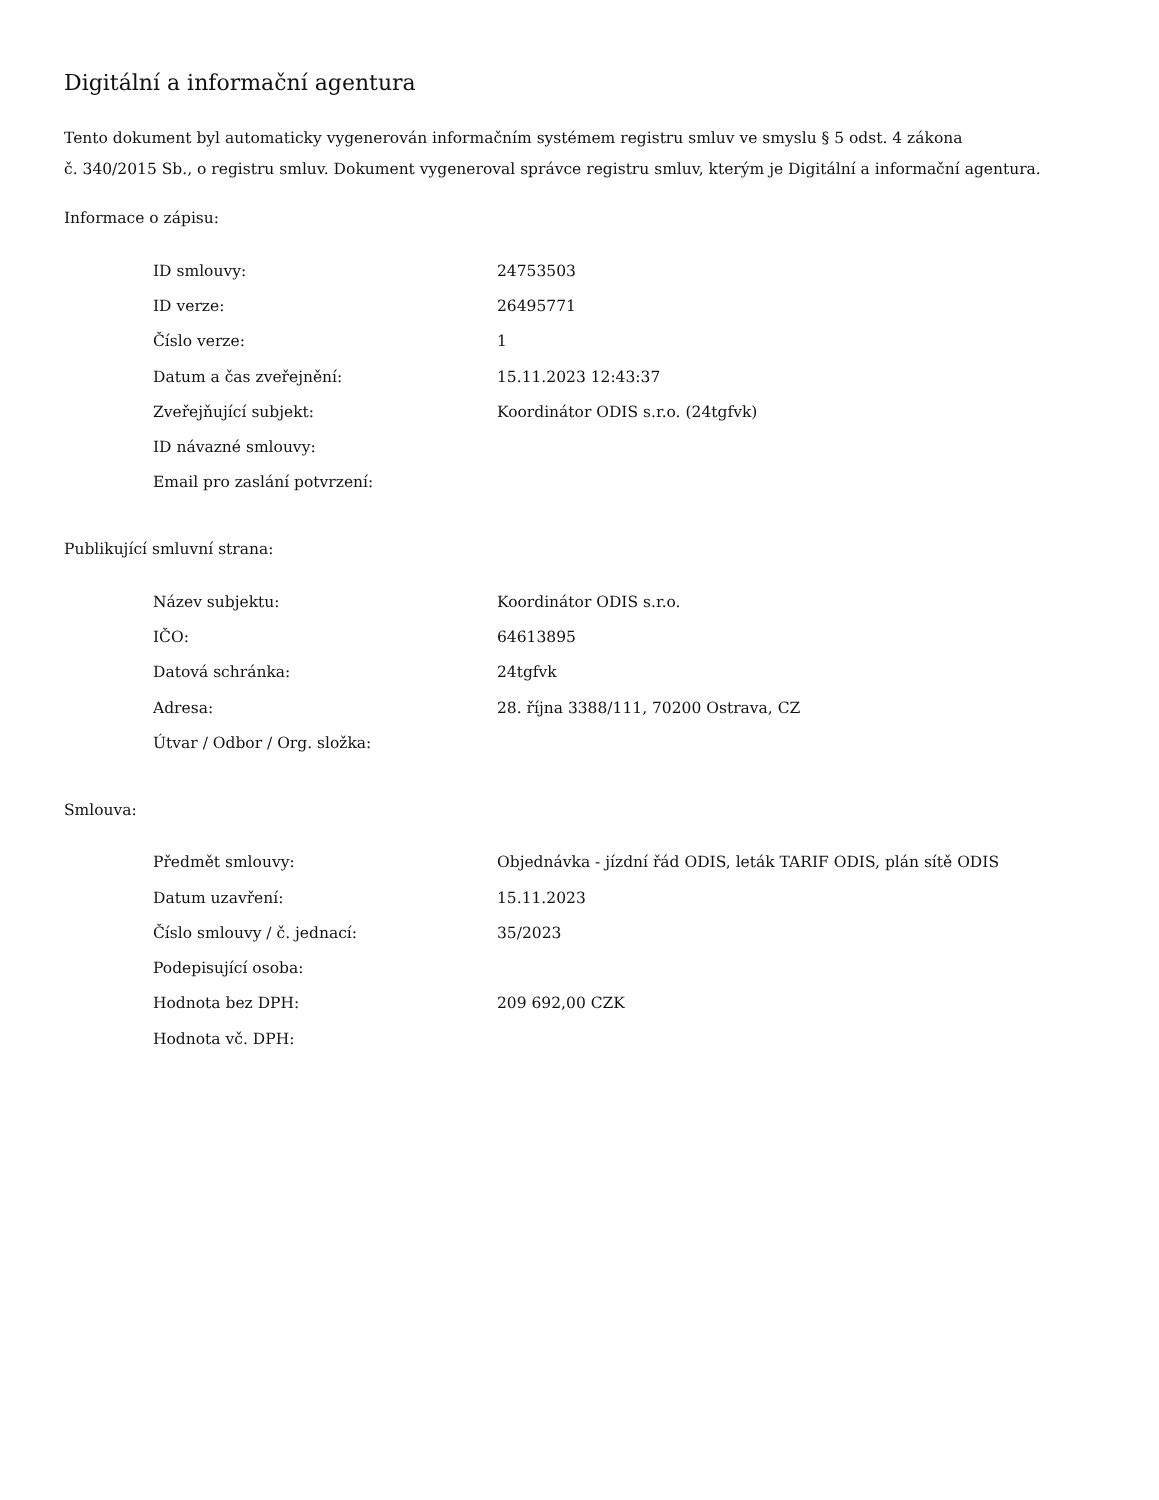Digitální a informační agentura
Tento dokument byl automaticky vygenerován informačním systémem registru smluv ve smyslu § 5 odst. 4 zákona
č. 340/2015 Sb., o registru smluv. Dokument vygeneroval správce registru smluv, kterým je Digitální a informační agentura.
Informace o zápisu:
| ID smlouvy: | 24753503 |
| ID verze: | 26495771 |
| Číslo verze: | 1 |
| Datum a čas zveřejnění: | 15.11.2023 12:43:37 |
| Zveřejňující subjekt: | Koordinátor ODIS s.r.o. (24tgfvk) |
| ID návazné smlouvy: | |
| Email pro zaslání potvrzení: | |
Publikující smluvní strana:
| Název subjektu: | Koordinátor ODIS s.r.o. |
| IČO: | 64613895 |
| Datová schránka: | 24tgfvk |
| Adresa: | 28. října 3388/111, 70200 Ostrava, CZ |
| Útvar / Odbor / Org. složka: | |
Smlouva:
| Předmět smlouvy: | Objednávka - jízdní řád ODIS, leták TARIF ODIS, plán sítě ODIS |
| Datum uzavření: | 15.11.2023 |
| Číslo smlouvy / č. jednací: | 35/2023 |
| Podepisující osoba: | |
| Hodnota bez DPH: | 209 692,00 CZK |
| Hodnota vč. DPH: | |